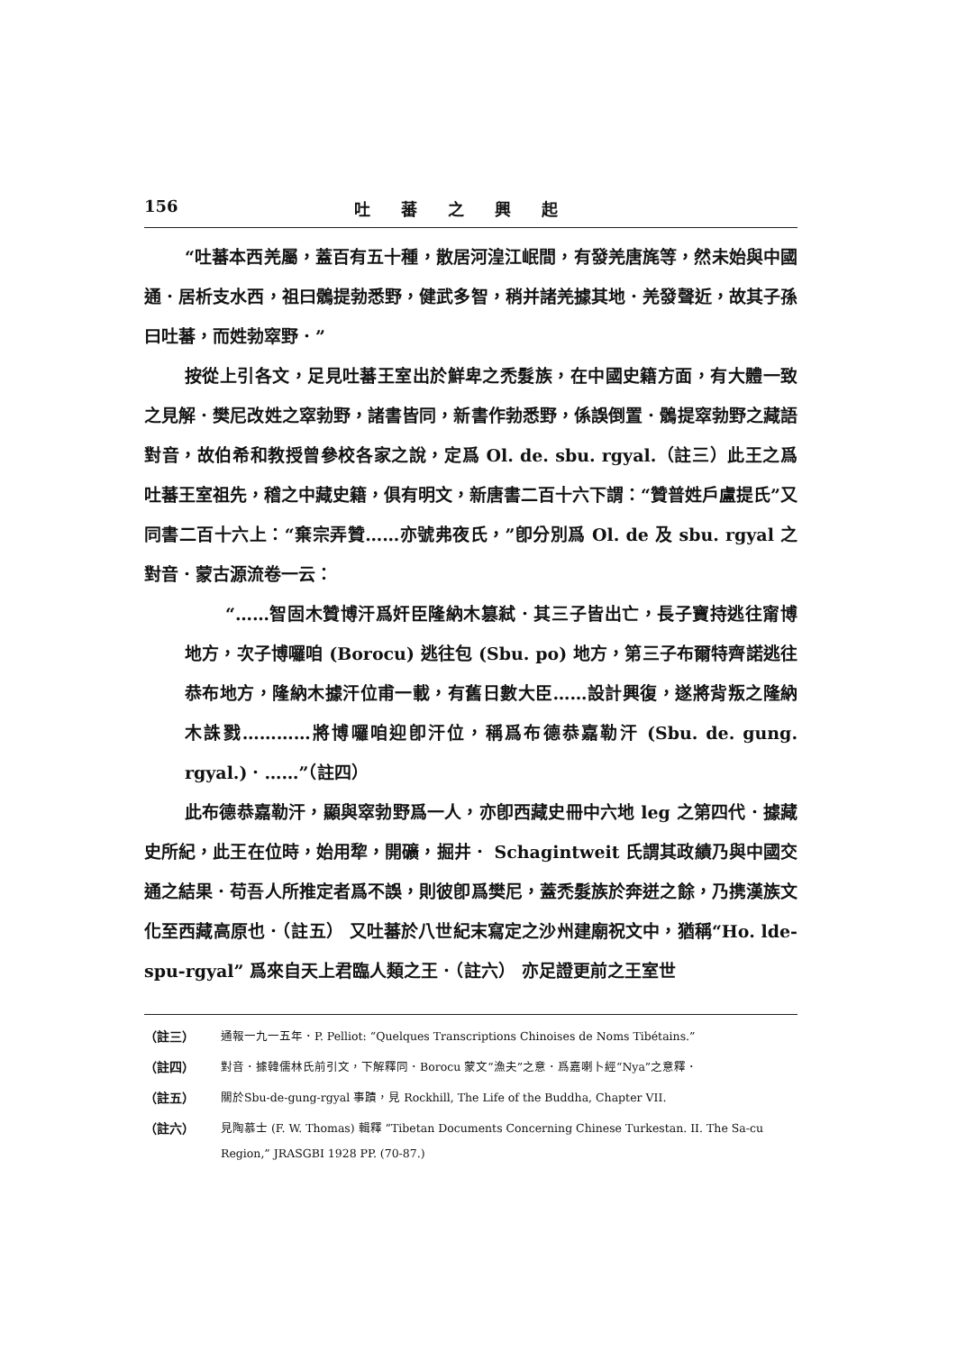156 吐蕃之興起
“吐蕃本西羌屬，蓋百有五十種，散居河湟江岷間，有發羌唐旄等，然未始與中國通．居析支水西，祖曰鶻提勃悉野，健武多智，稍并諸羌據其地．羌發聲近，故其子孫曰吐蕃，而姓勃窣野．”
按從上引各文，足見吐蕃王室出於鮮卑之禿髮族，在中國史籍方面，有大體一致之見解．樊尼改姓之窣勃野，諸書皆同，新書作勃悉野，係誤倒置．鶻提窣勃野之藏語對音，故伯希和教授曾參校各家之說，定爲 Ol. de. sbu. rgyal.（註三）此王之爲吐蕃王室祖先，稽之中藏史籍，俱有明文，新唐書二百十六下謂：“贊普姓戶盧提氏”又同書二百十六上：“棄宗弄贊……亦號弗夜氏，”卽分別爲 Ol. de 及 sbu. rgyal 之對音．蒙古源流卷一云：
“……智固木贊博汗爲奸臣隆納木篡弒．其三子皆出亡，長子寶持逃往甯博地方，次子博囉咱 (Borocu) 逃往包 (Sbu. po) 地方，第三子布爾特齊諾逃往恭布地方，隆納木據汗位甫一載，有舊日數大臣……設計興復，遂將背叛之隆納木誅戮…………將博囉咱迎卽汗位，稱爲布德恭嘉勒汗 (Sbu. de. gung. rgyal.)．……”（註四）
此布德恭嘉勒汗，顯與窣勃野爲一人，亦卽西藏史冊中六地 leg 之第四代．據藏史所紀，此王在位時，始用犂，開礦，掘井． Schagintweit 氏謂其政績乃與中國交通之結果．苟吾人所推定者爲不誤，則彼卽爲樊尼，蓋禿髮族於奔迸之餘，乃携漢族文化至西藏高原也．（註五） 又吐蕃於八世紀末寫定之沙州建廟祝文中，猶稱“Ho. lde-spu-rgyal” 爲來自天上君臨人類之王．（註六） 亦足證更前之王室世
（註三） 通報一九一五年．P. Pelliot: “Quelques Transcriptions Chinoises de Noms Tibétains.”
（註四） 對音．據韓儒林氏前引文，下解釋同．Borocu 蒙文“漁夫”之意．爲嘉喇卜經“Nya”之意釋．
（註五） 關於Sbu-de-gung-rgyal 事蹟，見 Rockhill, The Life of the Buddha, Chapter VII.
（註六） 見陶慕士 (F. W. Thomas) 輯釋 “Tibetan Documents Concerning Chinese Turkestan. II. The Sa-cu Region,” JRASGBI 1928 PP. (70-87.)